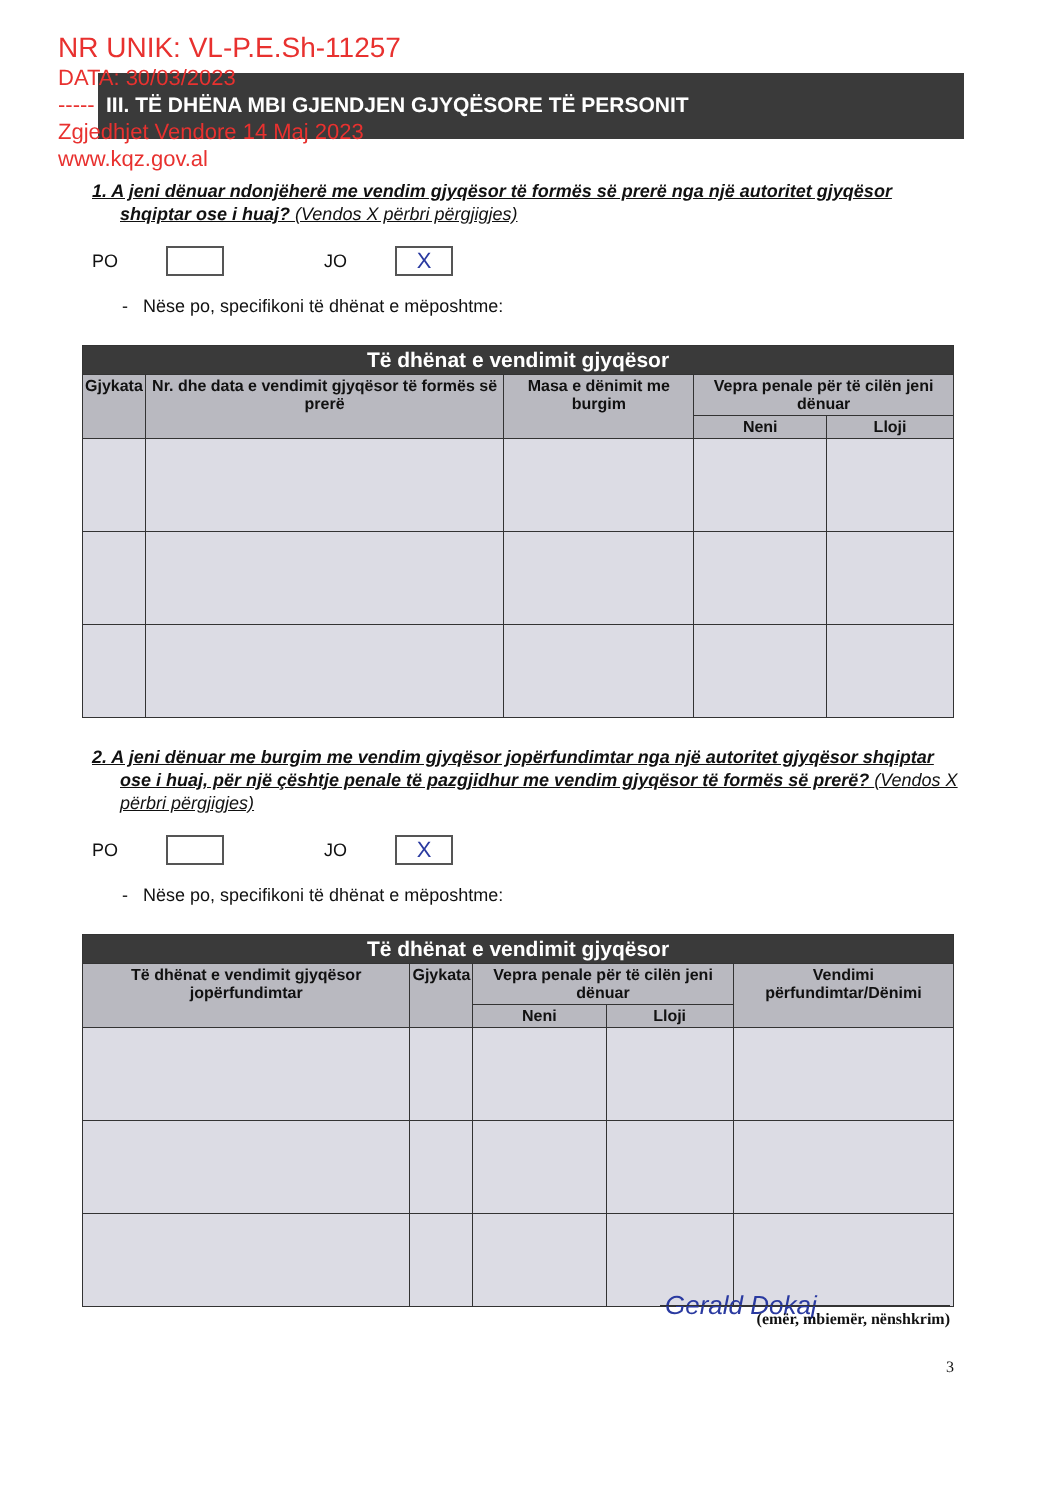NR UNIK: VL-P.E.Sh-11257
DATA: 30/03/2023
-----
Zgjedhjet Vendore 14 Maj 2023
www.kqz.gov.al
III. TË DHËNA MBI GJENDJEN GJYQËSORE TË PERSONIT
1. A jeni dënuar ndonjëherë me vendim gjyqësor të formës së prerë nga një autoritet gjyqësor shqiptar ose i huaj? (Vendos X përbri përgjigjes)
PO JO X
- Nëse po, specifikoni të dhënat e mëposhtme:
| Të dhënat e vendimit gjyqësor | | | | |
| --- | --- | --- | --- | --- |
| Gjykata | Nr. dhe data e vendimit gjyqësor të formës së prerë | Masa e dënimit me burgim | Vepra penale për të cilën jeni dënuar | |
| | | | Neni | Lloji |
2. A jeni dënuar me burgim me vendim gjyqësor jopërfundimtar nga një autoritet gjyqësor shqiptar ose i huaj, për një çështje penale të pazgjidhur me vendim gjyqësor të formës së prerë? (Vendos X përbri përgjigjes)
PO JO X
- Nëse po, specifikoni të dhënat e mëposhtme:
| Të dhënat e vendimit gjyqësor | | | | |
| --- | --- | --- | --- | --- |
| Të dhënat e vendimit gjyqësor jopërfundimtar | Gjykata | Vepra penale për të cilën jeni dënuar | | Vendimi përfundimtar/Dënimi |
| | | Neni | Lloji | |
Gerald Dokaj
(emër, mbiemër, nënshkrim)
3